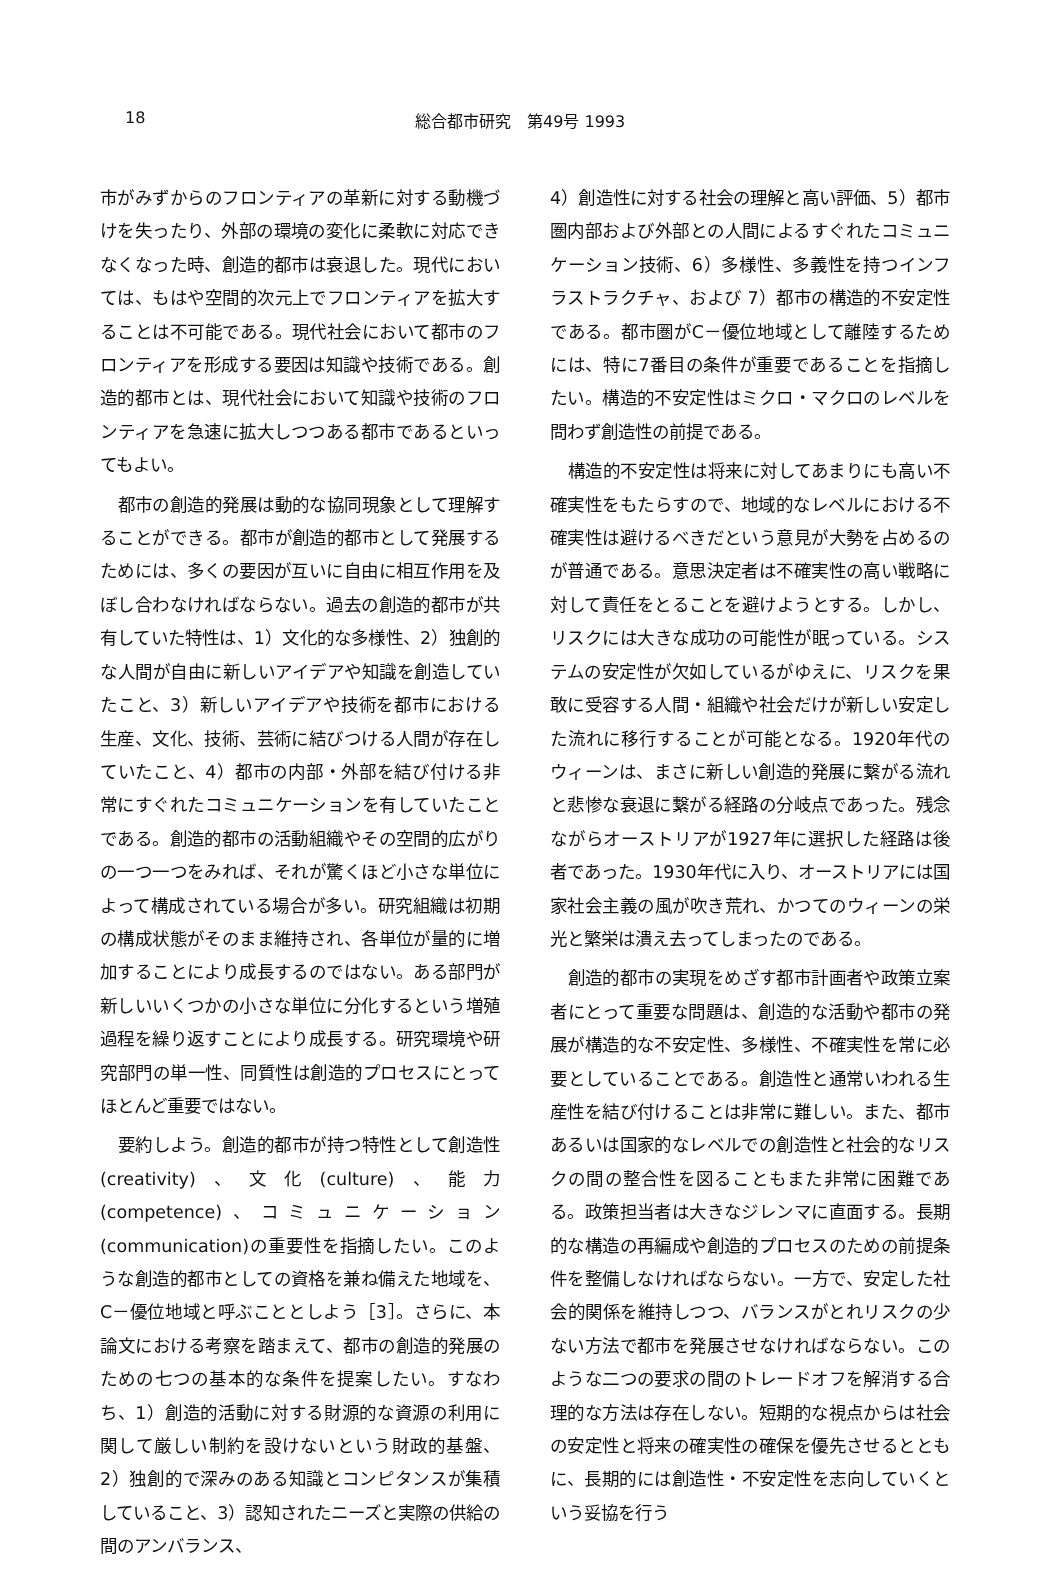18 総合都市研究　第49号 1993
市がみずからのフロンティアの革新に対する動機づけを失ったり、外部の環境の変化に柔軟に対応できなくなった時、創造的都市は衰退した。現代においては、もはや空間的次元上でフロンティアを拡大することは不可能である。現代社会において都市のフロンティアを形成する要因は知識や技術である。創造的都市とは、現代社会において知識や技術のフロンティアを急速に拡大しつつある都市であるといってもよい。
都市の創造的発展は動的な協同現象として理解することができる。都市が創造的都市として発展するためには、多くの要因が互いに自由に相互作用を及ぼし合わなければならない。過去の創造的都市が共有していた特性は、1）文化的な多様性、2）独創的な人間が自由に新しいアイデアや知識を創造していたこと、3）新しいアイデアや技術を都市における生産、文化、技術、芸術に結びつける人間が存在していたこと、4）都市の内部・外部を結び付ける非常にすぐれたコミュニケーションを有していたことである。創造的都市の活動組織やその空間的広がりの一つ一つをみれば、それが驚くほど小さな単位によって構成されている場合が多い。研究組織は初期の構成状態がそのまま維持され、各単位が量的に増加することにより成長するのではない。ある部門が新しいいくつかの小さな単位に分化するという増殖過程を繰り返すことにより成長する。研究環境や研究部門の単一性、同質性は創造的プロセスにとってほとんど重要ではない。
要約しよう。創造的都市が持つ特性として創造性(creativity)、文化(culture)、能力(competence)、コミュニケーション(communication)の重要性を指摘したい。このような創造的都市としての資格を兼ね備えた地域を、C－優位地域と呼ぶこととしよう［3］。さらに、本論文における考察を踏まえて、都市の創造的発展のための七つの基本的な条件を提案したい。すなわち、1）創造的活動に対する財源的な資源の利用に関して厳しい制約を設けないという財政的基盤、2）独創的で深みのある知識とコンピタンスが集積していること、3）認知されたニーズと実際の供給の間のアンバランス、
4）創造性に対する社会の理解と高い評価、5）都市圏内部および外部との人間によるすぐれたコミュニケーション技術、6）多様性、多義性を持つインフラストラクチャ、および 7）都市の構造的不安定性である。都市圏がC－優位地域として離陸するためには、特に7番目の条件が重要であることを指摘したい。構造的不安定性はミクロ・マクロのレベルを問わず創造性の前提である。
構造的不安定性は将来に対してあまりにも高い不確実性をもたらすので、地域的なレベルにおける不確実性は避けるべきだという意見が大勢を占めるのが普通である。意思決定者は不確実性の高い戦略に対して責任をとることを避けようとする。しかし、リスクには大きな成功の可能性が眠っている。システムの安定性が欠如しているがゆえに、リスクを果敢に受容する人間・組織や社会だけが新しい安定した流れに移行することが可能となる。1920年代のウィーンは、まさに新しい創造的発展に繋がる流れと悲惨な衰退に繋がる経路の分岐点であった。残念ながらオーストリアが1927年に選択した経路は後者であった。1930年代に入り、オーストリアには国家社会主義の風が吹き荒れ、かつてのウィーンの栄光と繁栄は潰え去ってしまったのである。
創造的都市の実現をめざす都市計画者や政策立案者にとって重要な問題は、創造的な活動や都市の発展が構造的な不安定性、多様性、不確実性を常に必要としていることである。創造性と通常いわれる生産性を結び付けることは非常に難しい。また、都市あるいは国家的なレベルでの創造性と社会的なリスクの間の整合性を図ることもまた非常に困難である。政策担当者は大きなジレンマに直面する。長期的な構造の再編成や創造的プロセスのための前提条件を整備しなければならない。一方で、安定した社会的関係を維持しつつ、バランスがとれリスクの少ない方法で都市を発展させなければならない。このような二つの要求の間のトレードオフを解消する合理的な方法は存在しない。短期的な視点からは社会の安定性と将来の確実性の確保を優先させるとともに、長期的には創造性・不安定性を志向していくという妥協を行う